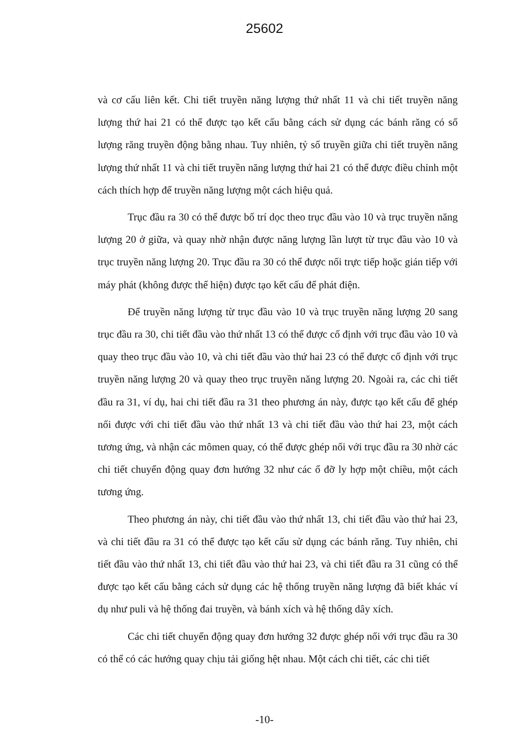25602
và cơ cấu liên kết. Chi tiết truyền năng lượng thứ nhất 11 và chi tiết truyền năng lượng thứ hai 21 có thể được tạo kết cấu bằng cách sử dụng các bánh răng có số lượng răng truyền động bằng nhau. Tuy nhiên, tỷ số truyền giữa chi tiết truyền năng lượng thứ nhất 11 và chi tiết truyền năng lượng thứ hai 21 có thể được điều chỉnh một cách thích hợp để truyền năng lượng một cách hiệu quả.
Trục đầu ra 30 có thể được bố trí dọc theo trục đầu vào 10 và trục truyền năng lượng 20 ở giữa, và quay nhờ nhận được năng lượng lần lượt từ trục đầu vào 10 và trục truyền năng lượng 20. Trục đầu ra 30 có thể được nối trực tiếp hoặc gián tiếp với máy phát (không được thể hiện) được tạo kết cấu để phát điện.
Để truyền năng lượng từ trục đầu vào 10 và trục truyền năng lượng 20 sang trục đầu ra 30, chi tiết đầu vào thứ nhất 13 có thể được cố định với trục đầu vào 10 và quay theo trục đầu vào 10, và chi tiết đầu vào thứ hai 23 có thể được cố định với trục truyền năng lượng 20 và quay theo trục truyền năng lượng 20. Ngoài ra, các chi tiết đầu ra 31, ví dụ, hai chi tiết đầu ra 31 theo phương án này, được tạo kết cấu để ghép nối được với chi tiết đầu vào thứ nhất 13 và chi tiết đầu vào thứ hai 23, một cách tương ứng, và nhận các mômen quay, có thể được ghép nối với trục đầu ra 30 nhờ các chi tiết chuyển động quay đơn hướng 32 như các ổ đỡ ly hợp một chiều, một cách tương ứng.
Theo phương án này, chi tiết đầu vào thứ nhất 13, chi tiết đầu vào thứ hai 23, và chi tiết đầu ra 31 có thể được tạo kết cấu sử dụng các bánh răng. Tuy nhiên, chi tiết đầu vào thứ nhất 13, chi tiết đầu vào thứ hai 23, và chi tiết đầu ra 31 cũng có thể được tạo kết cấu bằng cách sử dụng các hệ thống truyền năng lượng đã biết khác ví dụ như puli và hệ thống đai truyền, và bánh xích và hệ thống dây xích.
Các chi tiết chuyển động quay đơn hướng 32 được ghép nối với trục đầu ra 30 có thể có các hướng quay chịu tải giống hệt nhau. Một cách chi tiết, các chi tiết
-10-